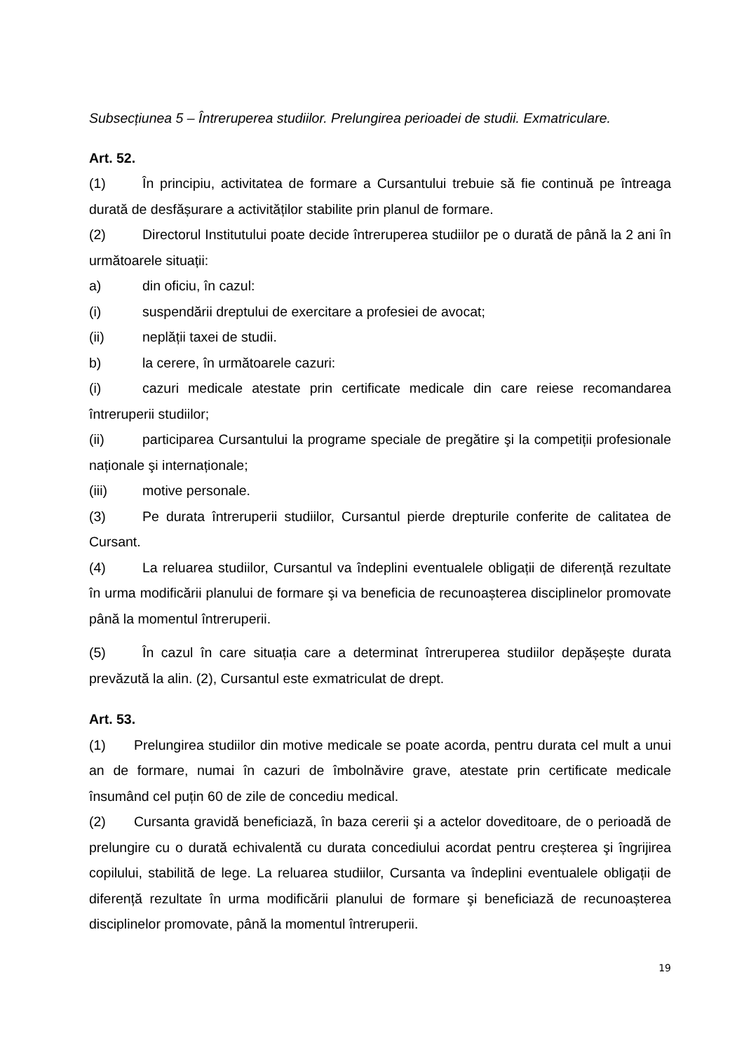Subsecțiunea 5 – Întreruperea studiilor. Prelungirea perioadei de studii. Exmatriculare.
Art. 52.
(1) În principiu, activitatea de formare a Cursantului trebuie să fie continuă pe întreaga durată de desfășurare a activităților stabilite prin planul de formare.
(2) Directorul Institutului poate decide întreruperea studiilor pe o durată de până la 2 ani în următoarele situații:
a) din oficiu, în cazul:
(i) suspendării dreptului de exercitare a profesiei de avocat;
(ii) neplății taxei de studii.
b) la cerere, în următoarele cazuri:
(i) cazuri medicale atestate prin certificate medicale din care reiese recomandarea întreruperii studiilor;
(ii) participarea Cursantului la programe speciale de pregătire şi la competiții profesionale naționale şi internaționale;
(iii) motive personale.
(3) Pe durata întreruperii studiilor, Cursantul pierde drepturile conferite de calitatea de Cursant.
(4) La reluarea studiilor, Cursantul va îndeplini eventualele obligații de diferență rezultate în urma modificării planului de formare şi va beneficia de recunoașterea disciplinelor promovate până la momentul întreruperii.
(5) În cazul în care situația care a determinat întreruperea studiilor depășește durata prevăzută la alin. (2), Cursantul este exmatriculat de drept.
Art. 53.
(1) Prelungirea studiilor din motive medicale se poate acorda, pentru durata cel mult a unui an de formare, numai în cazuri de îmbolnăvire grave, atestate prin certificate medicale însumând cel puțin 60 de zile de concediu medical.
(2) Cursanta gravidă beneficiază, în baza cererii şi a actelor doveditoare, de o perioadă de prelungire cu o durată echivalentă cu durata concediului acordat pentru creșterea şi îngrijirea copilului, stabilită de lege. La reluarea studiilor, Cursanta va îndeplini eventualele obligații de diferență rezultate în urma modificării planului de formare şi beneficiază de recunoașterea disciplinelor promovate, până la momentul întreruperii.
19